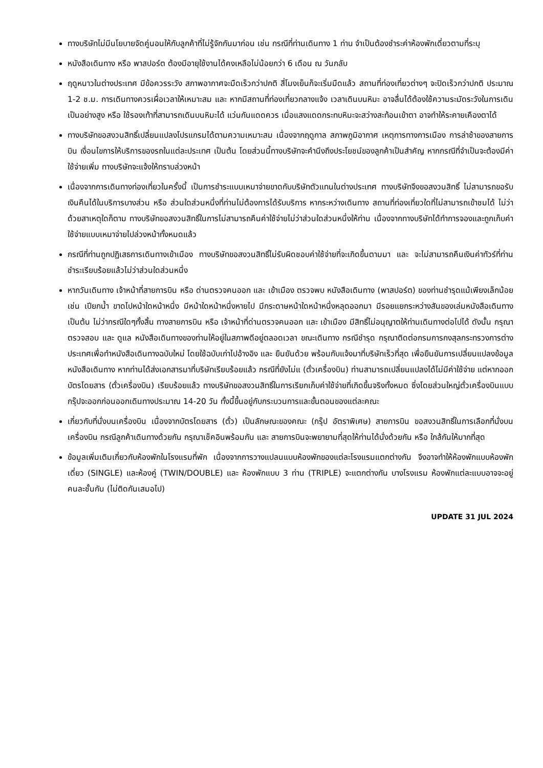ทางบริษัทไม่มีนโยบายจัดคู่นอนให้กับลูกค้าที่ไม่รู้จักกันมาก่อน เช่น กรณีที่ท่านเดินทาง 1 ท่าน จำเป็นต้องชำระค่าห้องพักเดี่ยวตามที่ระบุ
หนังสือเดินทาง หรือ พาสปอร์ต ต้องมีอายุใช้งานได้คงเหลือไม่น้อยกว่า 6 เดือน ณ วันกลับ
ฤดูหนาวในต่างประเทศ มีข้อควรระวัง สภาพอากาศจะมืดเร็วกว่าปกติ สี่โมงเย็นก็จะเริ่มมืดแล้ว สถานที่ท่องเที่ยวต่างๆ จะปิดเร็วกว่าปกติ ประมาณ 1-2 ช.ม. การเดินทางควรเผื่อเวลาให้เหมาะสม และ หากมีสถานที่ท่องเที่ยวกลางแจ้ง เวลาเดินบนหิมะ อาจลื่นได้ต้องใช้ความระมัดระวังในการเดินเป็นอย่างสูง หรือ ใช้รองเท้าที่สามารถเดินบนหิมะได้ แว่นกันแดดควร เมื่อแสงแดดกระทบหิมะจะสว่างสะท้อนเข้าตา อาจทำให้ระคายเคืองตาได้
ทางบริษัทขอสงวนสิทธิ์เปลี่ยนแปลงโปรแกรมได้ตามความเหมาะสม เนื่องจากฤดูกาล สภาพภูมิอากาศ เหตุการทางการเมือง การล่าช้าของสายการบิน เงื่อนไขการให้บริการของรถในแต่ละประเทศ เป็นต้น โดยส่วนนี้ทางบริษัทจะคำนึงถึงประโยชน์ของลูกค้าเป็นสำคัญ หากกรณีที่จำเป็นจะต้องมีค่าใช้จ่ายเพิ่ม ทางบริษัทจะแจ้งให้ทราบล่วงหน้า
เนื่องจากการเดินทางท่องเที่ยวในครั้งนี้ เป็นการชำระแบบเหมาจ่ายขาดกับบริษัทตัวแทนในต่างประเทศ ทางบริษัทจึงขอสงวนสิทธิ์ ไม่สามารถขอรับเงินคืนได้ในบริการบางส่วน หรือ ส่วนใดส่วนหนึ่งที่ท่านไม่ต้องการได้รับบริการ หากระหว่างเดินทาง สถานที่ท่องเที่ยวใดที่ไม่สามารถเข้าชมได้ ไม่ว่าด้วยสาเหตุใดก็ตาม ทางบริษัทขอสงวนสิทธิ์ในการไม่สามารถคืนค่าใช้จ่ายไม่ว่าส่วนใดส่วนหนึ่งให้ท่าน เนื่องจากทางบริษัทได้ทำการจองและถูกเก็บค่าใช้จ่ายแบบเหมาจ่ายไปล่วงหน้าทั้งหมดแล้ว
กรณีที่ท่านถูกปฏิเสธการเดินทางเข้าเมือง ทางบริษัทขอสงวนสิทธิ์ไม่รับผิดชอบค่าใช้จ่ายที่จะเกิดขึ้นตามมา และ จะไม่สามารถคืนเงินค่าทัวร์ที่ท่านชำระเรียบร้อยแล้วไม่ว่าส่วนใดส่วนหนึ่ง
หากวันเดินทาง เจ้าหน้าที่สายการบิน หรือ ด่านตรวจคนออก และ เข้าเมือง ตรวจพบ หนังสือเดินทาง (พาสปอร์ต) ของท่านชำรุดแม้เพียงเล็กน้อย เช่น เปียกน้ำ ขาดไปหน้าใดหน้าหนึ่ง มีหน้าใดหน้าหนึ่งหายไป มีกระดาษหน้าใดหน้าหนึ่งหลุดออกมา มีรอยแยกระหว่างสันของเล่มหนังสือเดินทาง เป็นต้น ไม่ว่ากรณีใดๆทั้งสิ้น ทางสายการบิน หรือ เจ้าหน้าที่ด่านตรวจคนออก และ เข้าเมือง มีสิทธิ์ไม่อนุญาตให้ท่านเดินทางต่อไปได้ ดังนั้น กรุณาตรวจสอบ และ ดูแล หนังสือเดินทางของท่านให้อยู่ในสภาพดีอยู่ตลอดเวลา ขณะเดินทาง กรณีชำรุด กรุณาติดต่อกรมการกงสุลกระทรวงการต่างประเทศเพื่อทำหนังสือเดินทางฉบับใหม่ โดยใช้ฉบับเก่าไปอ้างอิง และ ยืนยันด้วย พร้อมกับแจ้งมาที่บริษัทเร็วที่สุด เพื่อยืนยันการเปลี่ยนแปลงข้อมูลหนังสือเดินทาง หากท่านได้ส่งเอกสารมาที่บริษัทเรียบร้อยแล้ว กรณีที่ยังไม่แ (ตั๋วเครื่องบิน) ท่านสามารถเปลี่ยนแปลงได้ไม่มีค่าใช้จ่าย แต่หากออกบัตรโดยสาร (ตั๋วเครื่องบิน) เรียบร้อยแล้ว ทางบริษัทขอสงวนสิทธิ์ในการเรียกเก็บค่าใช้จ่ายที่เกิดขึ้นจริงทั้งหมด ซึ่งโดยส่วนใหญ่ตั๋วเครื่องบินแบบกรุ๊ปจะออกก่อนออกเดินทางประมาณ 14-20 วัน ทั้งนี้ขึ้นอยู่กับกระบวนการและขั้นตอนของแต่ละคณะ
เกี่ยวกับที่นั่งบนเครื่องบิน เนื่องจากบัตรโดยสาร (ตั๋ว) เป็นลักษณะของคณะ (กรุ๊ป อัตราพิเศษ) สายการบิน ขอสงวนสิทธิ์ในการเลือกที่นั่งบนเครื่องบิน กรณีลูกค้าเดินทางด้วยกัน กรุณาเช็คอินพร้อมกัน และ สายการบินจะพยายามที่สุดให้ท่านได้นั่งด้วยกัน หรือ ใกล้กันให้มากที่สุด
ข้อมูลเพิ่มเติมเกี่ยวกับห้องพักในโรงแรมที่พัก เนื่องจากการวางแปลนแบบห้องพักของแต่ละโรงแรมแตกต่างกัน จึงอาจทำให้ห้องพักแบบห้องพักเดี่ยว (SINGLE) และห้องคู่ (TWIN/DOUBLE) และ ห้องพักแบบ 3 ท่าน (TRIPLE) จะแตกต่างกัน บางโรงแรม ห้องพักแต่ละแบบอาจจะอยู่คนละชั้นกัน (ไม่ติดกันเสมอไป)
UPDATE 31 JUL 2024